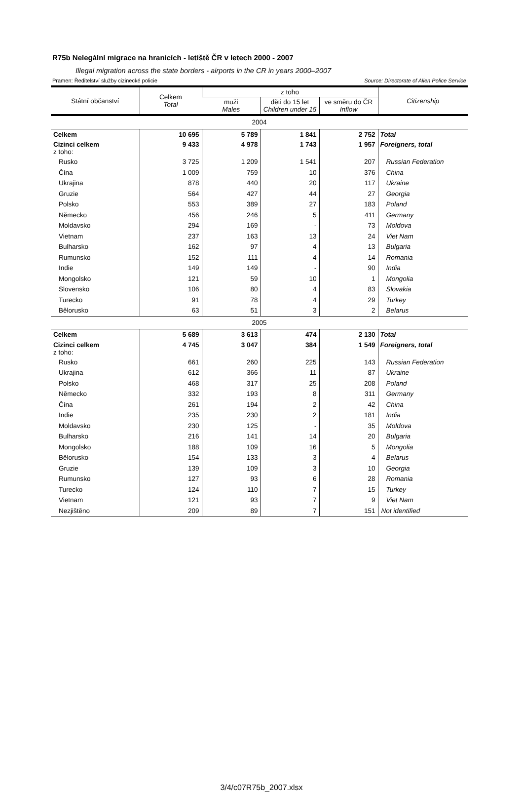R75b Nelegální migrace na hranicích - letiště ČR v letech 2000 - 2007
Illegal migration across the state borders - airports in the CR in years 2000–2007
Pramen: Ředitelství služby cizinecké policie Source: Directorate of Alien Police Service
| Státní občanství | Celkem Total | z toho | | | Citizenship |
| --- | --- | --- | --- | --- | --- |
| | | muži Males | děti do 15 let Children under 15 | ve směru do ČR Inflow | |
| 2004 | | | | | |
| Celkem | 10 695 | 5 789 | 1 841 | 2 752 | Total |
| Cizinci celkem z toho: | 9 433 | 4 978 | 1 743 | 1 957 | Foreigners, total |
| Rusko | 3 725 | 1 209 | 1 541 | 207 | Russian Federation |
| Čína | 1 009 | 759 | 10 | 376 | China |
| Ukrajina | 878 | 440 | 20 | 117 | Ukraine |
| Gruzie | 564 | 427 | 44 | 27 | Georgia |
| Polsko | 553 | 389 | 27 | 183 | Poland |
| Německo | 456 | 246 | 5 | 411 | Germany |
| Moldavsko | 294 | 169 | - | 73 | Moldova |
| Vietnam | 237 | 163 | 13 | 24 | Viet Nam |
| Bulharsko | 162 | 97 | 4 | 13 | Bulgaria |
| Rumunsko | 152 | 111 | 4 | 14 | Romania |
| Indie | 149 | 149 | - | 90 | India |
| Mongolsko | 121 | 59 | 10 | 1 | Mongolia |
| Slovensko | 106 | 80 | 4 | 83 | Slovakia |
| Turecko | 91 | 78 | 4 | 29 | Turkey |
| Bělorusko | 63 | 51 | 3 | 2 | Belarus |
| 2005 | | | | | |
| Celkem | 5 689 | 3 613 | 474 | 2 130 | Total |
| Cizinci celkem z toho: | 4 745 | 3 047 | 384 | 1 549 | Foreigners, total |
| Rusko | 661 | 260 | 225 | 143 | Russian Federation |
| Ukrajina | 612 | 366 | 11 | 87 | Ukraine |
| Polsko | 468 | 317 | 25 | 208 | Poland |
| Německo | 332 | 193 | 8 | 311 | Germany |
| Čína | 261 | 194 | 2 | 42 | China |
| Indie | 235 | 230 | 2 | 181 | India |
| Moldavsko | 230 | 125 | - | 35 | Moldova |
| Bulharsko | 216 | 141 | 14 | 20 | Bulgaria |
| Mongolsko | 188 | 109 | 16 | 5 | Mongolia |
| Bělorusko | 154 | 133 | 3 | 4 | Belarus |
| Gruzie | 139 | 109 | 3 | 10 | Georgia |
| Rumunsko | 127 | 93 | 6 | 28 | Romania |
| Turecko | 124 | 110 | 7 | 15 | Turkey |
| Vietnam | 121 | 93 | 7 | 9 | Viet Nam |
| Nezjištěno | 209 | 89 | 7 | 151 | Not identified |
3/4/c07R75b_2007.xlsx